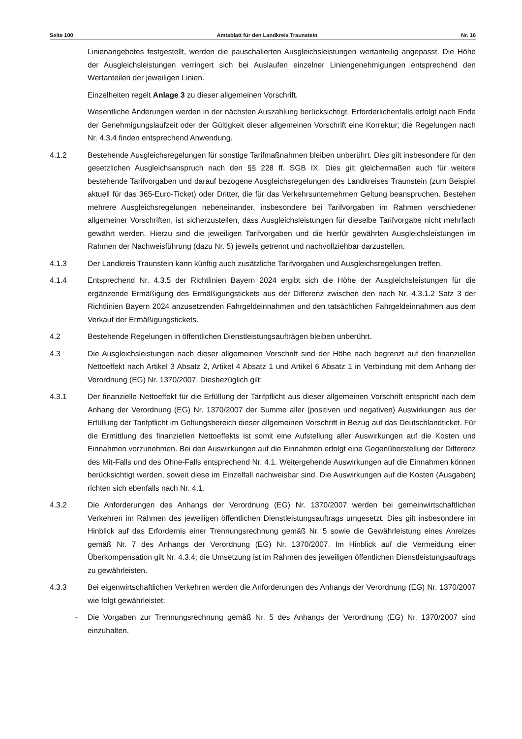Seite 100 Amtsblatt für den Landkreis Traunstein Nr. 16
Linienangebotes festgestellt, werden die pauschalierten Ausgleichsleistungen wertanteilig angepasst. Die Höhe der Ausgleichsleistungen verringert sich bei Auslaufen einzelner Liniengenehmigungen entsprechend den Wertanteilen der jeweiligen Linien.
Einzelheiten regelt Anlage 3 zu dieser allgemeinen Vorschrift.
Wesentliche Änderungen werden in der nächsten Auszahlung berücksichtigt. Erforderlichenfalls erfolgt nach Ende der Genehmigungslaufzeit oder der Gültigkeit dieser allgemeinen Vorschrift eine Korrektur; die Regelungen nach Nr. 4.3.4 finden entsprechend Anwendung.
4.1.2 Bestehende Ausgleichsregelungen für sonstige Tarifmaßnahmen bleiben unberührt. Dies gilt insbesondere für den gesetzlichen Ausgleichsanspruch nach den §§ 228 ff. SGB IX. Dies gilt gleichermaßen auch für weitere bestehende Tarifvorgaben und darauf bezogene Ausgleichsregelungen des Landkreises Traunstein (zum Beispiel aktuell für das 365-Euro-Ticket) oder Dritter, die für das Verkehrsunternehmen Geltung beanspruchen. Bestehen mehrere Ausgleichsregelungen nebeneinander, insbesondere bei Tarifvorgaben im Rahmen verschiedener allgemeiner Vorschriften, ist sicherzustellen, dass Ausgleichsleistungen für dieselbe Tarifvorgabe nicht mehrfach gewährt werden. Hierzu sind die jeweiligen Tarifvorgaben und die hierfür gewährten Ausgleichsleistungen im Rahmen der Nachweisführung (dazu Nr. 5) jeweils getrennt und nachvollziehbar darzustellen.
4.1.3 Der Landkreis Traunstein kann künftig auch zusätzliche Tarifvorgaben und Ausgleichsregelungen treffen.
4.1.4 Entsprechend Nr. 4.3.5 der Richtlinien Bayern 2024 ergibt sich die Höhe der Ausgleichsleistungen für die ergänzende Ermäßigung des Ermäßigungstickets aus der Differenz zwischen den nach Nr. 4.3.1.2 Satz 3 der Richtlinien Bayern 2024 anzusetzenden Fahrgeldeinnahmen und den tatsächlichen Fahrgeldeinnahmen aus dem Verkauf der Ermäßigungstickets.
4.2 Bestehende Regelungen in öffentlichen Dienstleistungsaufträgen bleiben unberührt.
4.3 Die Ausgleichsleistungen nach dieser allgemeinen Vorschrift sind der Höhe nach begrenzt auf den finanziellen Nettoeffekt nach Artikel 3 Absatz 2, Artikel 4 Absatz 1 und Artikel 6 Absatz 1 in Verbindung mit dem Anhang der Verordnung (EG) Nr. 1370/2007. Diesbezüglich gilt:
4.3.1 Der finanzielle Nettoeffekt für die Erfüllung der Tarifpflicht aus dieser allgemeinen Vorschrift entspricht nach dem Anhang der Verordnung (EG) Nr. 1370/2007 der Summe aller (positiven und negativen) Auswirkungen aus der Erfüllung der Tarifpflicht im Geltungsbereich dieser allgemeinen Vorschrift in Bezug auf das Deutschlandticket. Für die Ermittlung des finanziellen Nettoeffekts ist somit eine Aufstellung aller Auswirkungen auf die Kosten und Einnahmen vorzunehmen. Bei den Auswirkungen auf die Einnahmen erfolgt eine Gegenüberstellung der Differenz des Mit-Falls und des Ohne-Falls entsprechend Nr. 4.1. Weitergehende Auswirkungen auf die Einnahmen können berücksichtigt werden, soweit diese im Einzelfall nachweisbar sind. Die Auswirkungen auf die Kosten (Ausgaben) richten sich ebenfalls nach Nr. 4.1.
4.3.2 Die Anforderungen des Anhangs der Verordnung (EG) Nr. 1370/2007 werden bei gemeinwirtschaftlichen Verkehren im Rahmen des jeweiligen öffentlichen Dienstleistungsauftrags umgesetzt. Dies gilt insbesondere im Hinblick auf das Erfordernis einer Trennungsrechnung gemäß Nr. 5 sowie die Gewährleistung eines Anreizes gemäß Nr. 7 des Anhangs der Verordnung (EG) Nr. 1370/2007. Im Hinblick auf die Vermeidung einer Überkompensation gilt Nr. 4.3.4; die Umsetzung ist im Rahmen des jeweiligen öffentlichen Dienstleistungsauftrags zu gewährleisten.
4.3.3 Bei eigenwirtschaftlichen Verkehren werden die Anforderungen des Anhangs der Verordnung (EG) Nr. 1370/2007 wie folgt gewährleistet:
- Die Vorgaben zur Trennungsrechnung gemäß Nr. 5 des Anhangs der Verordnung (EG) Nr. 1370/2007 sind einzuhalten.